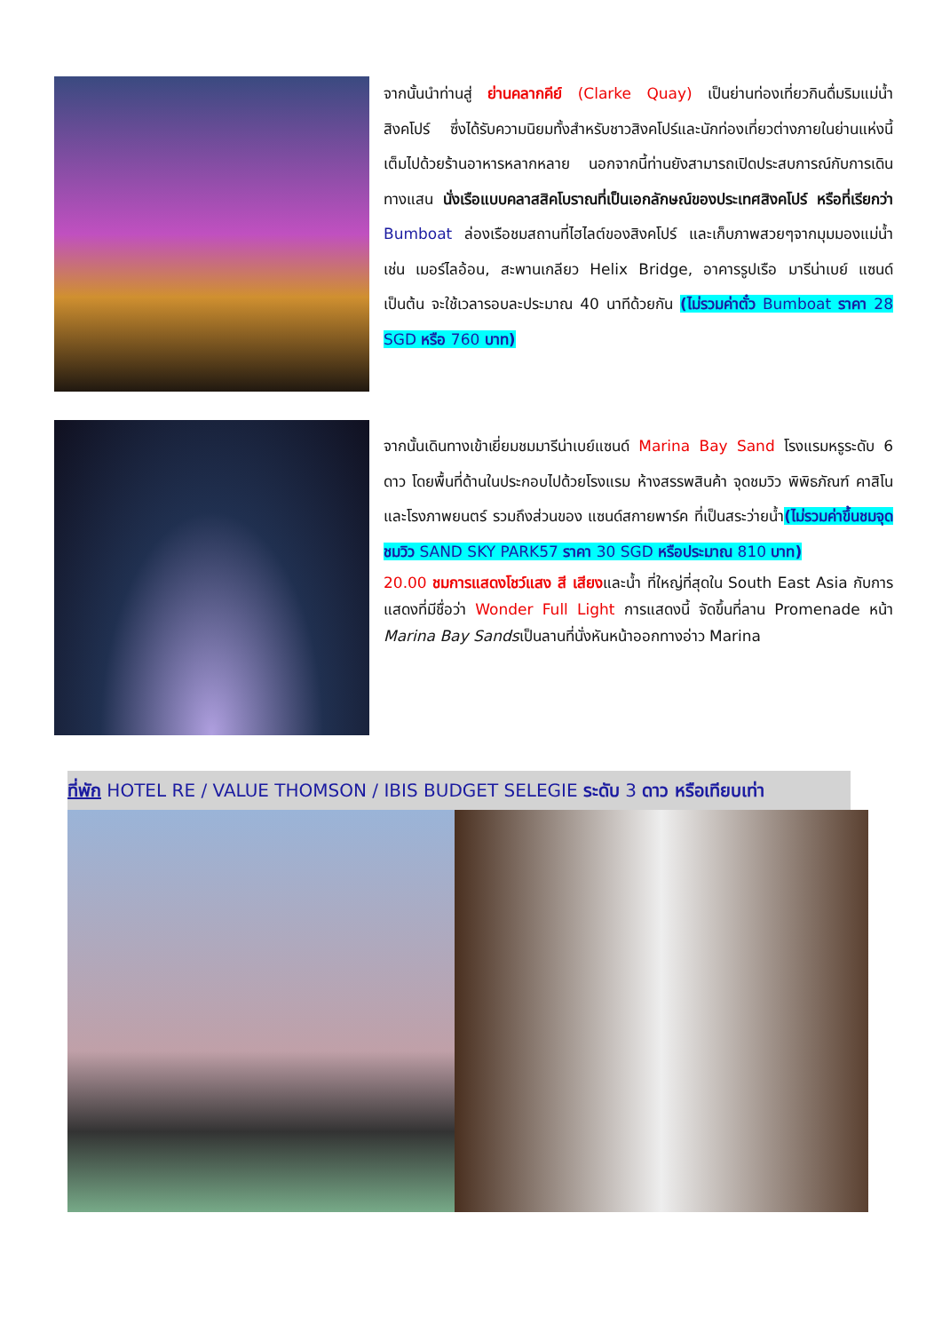จากนั้นนำท่านสู่ ย่านคลากคีย์ (Clarke Quay) เป็นย่านท่องเที่ยวกินดื่มริมแม่น้ำสิงคโปร์ ซึ่งได้รับความนิยมทั้งสำหรับชาวสิงคโปร์และนักท่องเที่ยวต่างภายในย่านแห่งนี้เต็มไปด้วยร้านอาหารหลากหลาย นอกจากนี้ท่านยังสามารถเปิดประสบการณ์กับการเดินทางแสน นั่งเรือแบบคลาสสิคโบราณที่เป็นเอกลักษณ์ของประเทศสิงคโปร์ หรือที่เรียกว่า Bumboat ล่องเรือชมสถานที่ไฮไลต์ของสิงคโปร์ และเก็บภาพสวยๆจากมุมมองแม่น้ำ เช่น เมอร์ไลอ้อน, สะพานเกลียว Helix Bridge, อาคารรูปเรือ มารีน่าเบย์ แซนด์ เป็นต้น จะใช้เวลารอบละประมาณ 40 นาทีด้วยกัน (ไม่รวมค่าตั๋ว Bumboat ราคา 28 SGD หรือ 760 บาท)
จากนั้นเดินทางเข้าเยี่ยมชมมารีน่าเบย์แซนด์ Marina Bay Sand โรงแรมหรูระดับ 6 ดาว โดยพื้นที่ด้านในประกอบไปด้วยโรงแรม ห้างสรรพสินค้า จุดชมวิว พิพิธภัณฑ์ คาสิโน และโรงภาพยนตร์ รวมถึงส่วนของ แซนด์สกายพาร์ค ที่เป็นสระว่ายน้ำ(ไม่รวมค่าขึ้นชมจุดชมวิว SAND SKY PARK57 ราคา 30 SGD หรือประมาณ 810 บาท)
20.00 ชมการแสดงโชว์แสง สี เสียงและน้ำ ที่ใหญ่ที่สุดใน South East Asia กับการแสดงที่มีชื่อว่า Wonder Full Light การแสดงนี้ จัดขึ้นที่ลาน Promenade หน้า Marina Bay Sandsเป็นลานที่นั่งหันหน้าออกทางอ่าว Marina
ที่พัก HOTEL RE / VALUE THOMSON / IBIS BUDGET SELEGIE ระดับ 3 ดาว หรือเทียบเท่า